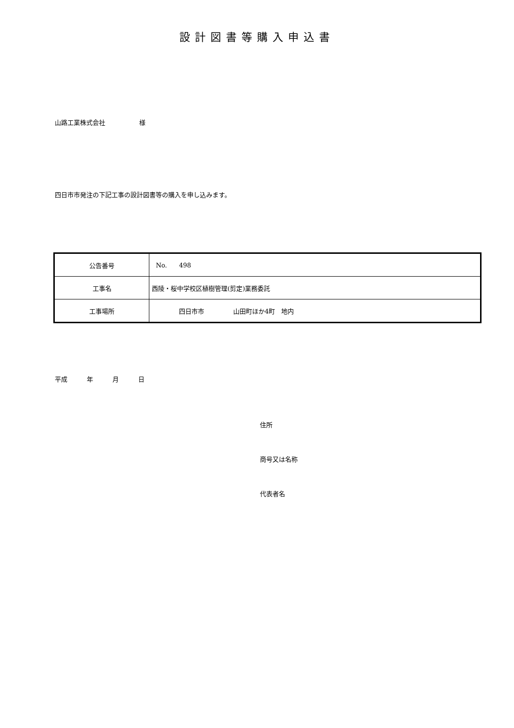設計図書等購入申込書
山路工業株式会社 様
四日市市発注の下記工事の設計図書等の購入を申し込みます。
| 公告番号 | No. 498 |
| 工事名 | 西陵・桜中学校区植樹管理(剪定)業務委託 |
| 工事場所 | 四日市市 山田町ほか4町 地内 |
平成 年 月 日
住所
商号又は名称
代表者名